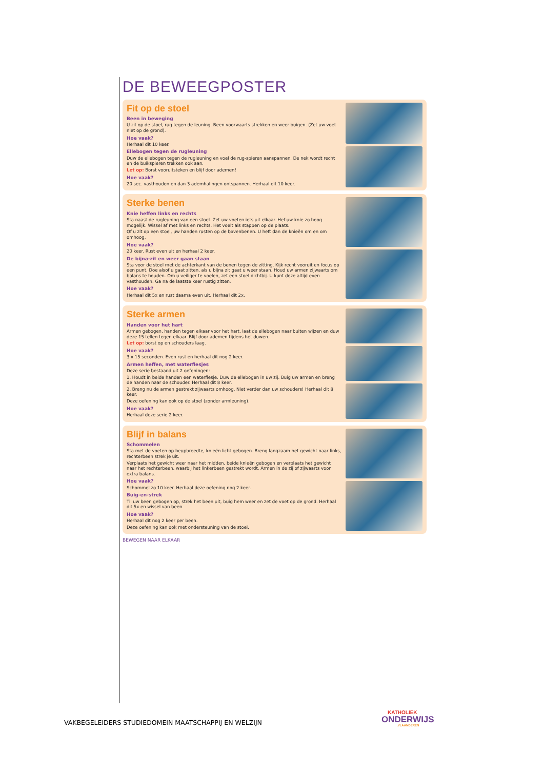DE BEWEEGPOSTER
Fit op de stoel
Been in beweging
U zit op de stoel, rug tegen de leuning. Been voorwaarts strekken en weer buigen. (Zet uw voet niet op de grond).
Hoe vaak?
Herhaal dit 10 keer.
Ellebogen tegen de rugleuning
Duw de ellebogen tegen de rugleuning en voel de rug-spieren aanspannen. De nek wordt recht en de buikspieren trekken ook aan.
Let op: Borst vooruitsteken en blijf door ademen!
Hoe vaak?
20 sec. vasthouden en dan 3 ademhalingen ontspannen. Herhaal dit 10 keer.
Sterke benen
Knie heffen links en rechts
Sta naast de rugleuning van een stoel. Zet uw voeten iets uit elkaar. Hef uw knie zo hoog mogelijk. Wissel af met links en rechts. Het voelt als stappen op de plaats.
Of u zit op een stoel, uw handen rusten op de bovenbenen. U heft dan de knieën om en om omhoog.
Hoe vaak?
20 keer. Rust even uit en herhaal 2 keer.
De bijna-zit en weer gaan staan
Sta voor de stoel met de achterkant van de benen tegen de zitting. Kijk recht vooruit en focus op een punt. Doe alsof u gaat zitten, als u bijna zit gaat u weer staan. Houd uw armen zijwaarts om balans te houden. Om u veiliger te voelen, zet een stoel dichtbij. U kunt deze altijd even vasthouden. Ga na de laatste keer rustig zitten.
Hoe vaak?
Herhaal dit 5x en rust daarna even uit. Herhaal dit 2x.
Sterke armen
Handen voor het hart
Armen gebogen, handen tegen elkaar voor het hart, laat de ellebogen naar buiten wijzen en duw deze 15 tellen tegen elkaar. Blijf door ademen tijdens het duwen.
Let op: borst op en schouders laag.
Hoe vaak?
3 x 15 seconden. Even rust en herhaal dit nog 2 keer.
Armen heffen, met waterflesjes
Deze serie bestaand uit 2 oefeningen:
1. Houdt in beide handen een waterflesje. Duw de ellebogen in uw zij. Buig uw armen en breng de handen naar de schouder. Herhaal dit 8 keer.
2. Breng nu de armen gestrekt zijwaarts omhoog. Niet verder dan uw schouders! Herhaal dit 8 keer.
Deze oefening kan ook op de stoel (zonder armleuning).
Hoe vaak?
Herhaal deze serie 2 keer.
Blijf in balans
Schommelen
Sta met de voeten op heupbreedte, knieën licht gebogen. Breng langzaam het gewicht naar links, rechterbeen strek je uit.
Verplaats het gewicht weer naar het midden, beide knieën gebogen en verplaats het gewicht naar het rechterbeen, waarbij het linkerbeen gestrekt wordt. Armen in de zij of zijwaarts voor extra balans.
Hoe vaak?
Schommel zo 10 keer. Herhaal deze oefening nog 2 keer.
Buig-en-strek
Til uw been gebogen op, strek het been uit, buig hem weer en zet de voet op de grond. Herhaal dit 5x en wissel van been.
Hoe vaak?
Herhaal dit nog 2 keer per been.
Deze oefening kan ook met ondersteuning van de stoel.
BEWEGEN NAAR ELKAAR
VAKBEGELEIDERS STUDIEDOMEIN MAATSCHAPPIJ EN WELZIJN
KATHOLIEK
ONDERWIJS
.VLAANDEREN